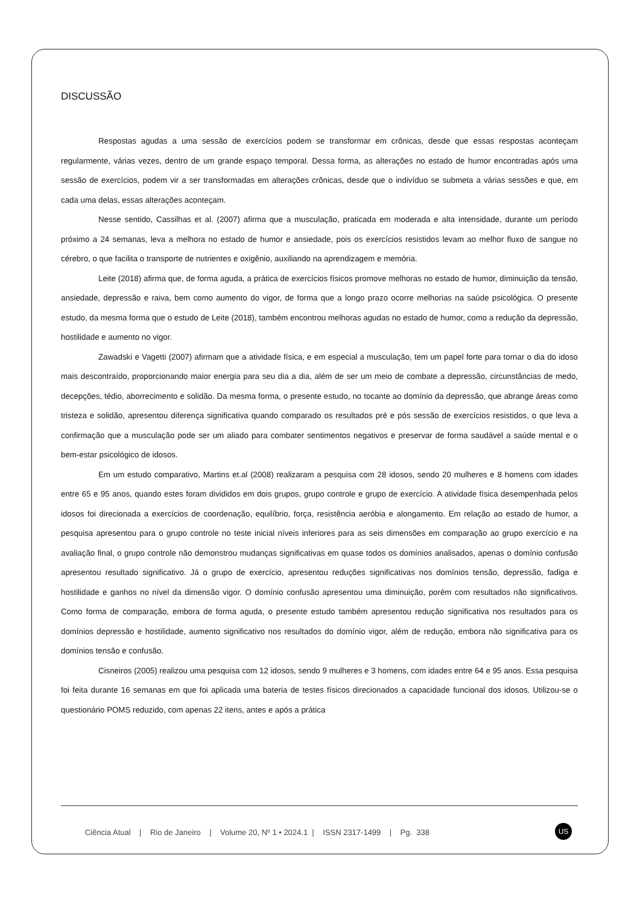DISCUSSÃO
Respostas agudas a uma sessão de exercícios podem se transformar em crônicas, desde que essas respostas aconteçam regularmente, várias vezes, dentro de um grande espaço temporal. Dessa forma, as alterações no estado de humor encontradas após uma sessão de exercícios, podem vir a ser transformadas em alterações crônicas, desde que o indivíduo se submeta a várias sessões e que, em cada uma delas, essas alterações aconteçam.
Nesse sentido, Cassilhas et al. (2007) afirma que a musculação, praticada em moderada e alta intensidade, durante um período próximo a 24 semanas, leva a melhora no estado de humor e ansiedade, pois os exercícios resistidos levam ao melhor fluxo de sangue no cérebro, o que facilita o transporte de nutrientes e oxigênio, auxiliando na aprendizagem e memória.
Leite (2018) afirma que, de forma aguda, a prática de exercícios físicos promove melhoras no estado de humor, diminuição da tensão, ansiedade, depressão e raiva, bem como aumento do vigor, de forma que a longo prazo ocorre melhorias na saúde psicológica. O presente estudo, da mesma forma que o estudo de Leite (2018), também encontrou melhoras agudas no estado de humor, como a redução da depressão, hostilidade e aumento no vigor.
Zawadski e Vagetti (2007) afirmam que a atividade física, e em especial a musculação, tem um papel forte para tornar o dia do idoso mais descontraído, proporcionando maior energia para seu dia a dia, além de ser um meio de combate a depressão, circunstâncias de medo, decepções, tédio, aborrecimento e solidão. Da mesma forma, o presente estudo, no tocante ao domínio da depressão, que abrange áreas como tristeza e solidão, apresentou diferença significativa quando comparado os resultados pré e pós sessão de exercícios resistidos, o que leva a confirmação que a musculação pode ser um aliado para combater sentimentos negativos e preservar de forma saudável a saúde mental e o bem-estar psicológico de idosos.
Em um estudo comparativo, Martins et.al (2008) realizaram a pesquisa com 28 idosos, sendo 20 mulheres e 8 homens com idades entre 65 e 95 anos, quando estes foram divididos em dois grupos, grupo controle e grupo de exercício. A atividade física desempenhada pelos idosos foi direcionada a exercícios de coordenação, equilíbrio, força, resistência aeróbia e alongamento. Em relação ao estado de humor, a pesquisa apresentou para o grupo controle no teste inicial níveis inferiores para as seis dimensões em comparação ao grupo exercício e na avaliação final, o grupo controle não demonstrou mudanças significativas em quase todos os domínios analisados, apenas o domínio confusão apresentou resultado significativo. Já o grupo de exercício, apresentou reduções significativas nos domínios tensão, depressão, fadiga e hostilidade e ganhos no nível da dimensão vigor. O domínio confusão apresentou uma diminuição, porém com resultados não significativos. Como forma de comparação, embora de forma aguda, o presente estudo também apresentou redução significativa nos resultados para os domínios depressão e hostilidade, aumento significativo nos resultados do domínio vigor, além de redução, embora não significativa para os domínios tensão e confusão.
Cisneiros (2005) realizou uma pesquisa com 12 idosos, sendo 9 mulheres e 3 homens, com idades entre 64 e 95 anos. Essa pesquisa foi feita durante 16 semanas em que foi aplicada uma bateria de testes físicos direcionados a capacidade funcional dos idosos. Utilizou-se o questionário POMS reduzido, com apenas 22 itens, antes e após a prática
Ciência Atual | Rio de Janeiro | Volume 20, Nº 1 • 2024.1 | ISSN 2317-1499 | Pg. 338
US